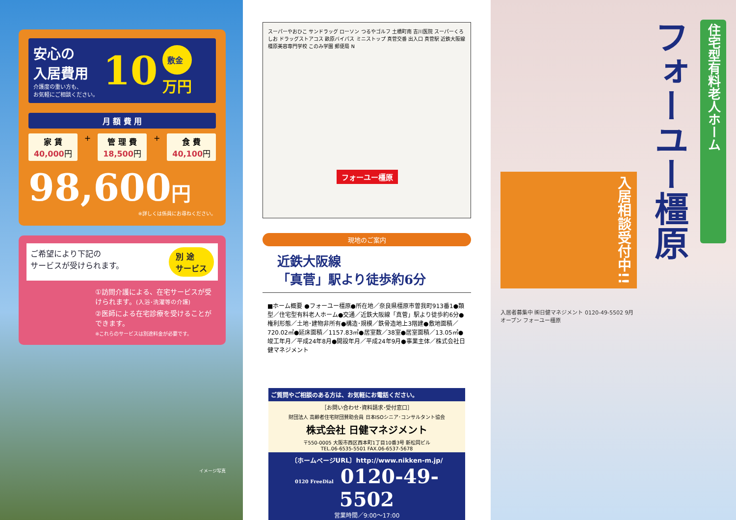安心の
入居費用
介護度の重い方も、
お気軽にご相談ください。
10
敷金
万円
月 額 費 用
家 賃
40,000円
+
管 理 費
18,500円
+
食 費
40,100円
98,600円
※詳しくは係員にお尋ねください。
ご希望により下記の
サービスが受けられます。 別 途
サービス
①訪問介護による、在宅サービスが受けられます。(入浴･洗濯等の介護)
②医師による在宅診療を受けることができます。
※これらのサービスは別途料金が必要です。
イメージ写真
スーパーやおひこ サンドラッグ ローソン つるやゴルフ 土橋町南 吉川医院 スーパーくろしお ドラッグストアコス 畝原バイパス ミニストップ 真菅交番 出入口 真菅駅 近鉄大阪線 橿原美容専門学校 このみ学園 郵便局 N
フォーユー橿原
現地のご案内
近鉄大阪線
「真菅」駅より徒歩約6分
■ホーム概要 ●フォーユー橿原●所在地／奈良県橿原市曽我町913番1●類型／住宅型有料老人ホーム●交通／近鉄大阪線「真菅」駅より徒歩約6分●権利形態／土地･建物非所有●構造･規模／鉄骨造地上3階建●敷地面積／720.02㎡●延床面積／1157.83㎡●居室数／38室●居室面積／13.05㎡●竣工年月／平成24年8月●開設年月／平成24年9月●事業主体／株式会社日健マネジメント
ご質問やご相談のある方は、お気軽にお電話ください。
［お問い合わせ･資料請求･受付窓口］
財団法人 高齢者住宅財団賛助会員 日本ISOシニア･コンサルタント協会
株式会社 日健マネジメント
〒550-0005 大阪市西区西本町1丁目10番3号 新松岡ビル
TEL.06-6535-5501 FAX.06-6537-5678
〔ホームページURL〕http://www.nikken-m.jp/
0120 FreeDial 0120-49-5502
営業時間／9:00～17:00
住宅型有料老人ホーム
フォーユー橿原
入居相談受付中!!
入居者募集中 ㈱日健マネジメント 0120-49-5502 9月オープン フォーユー橿原